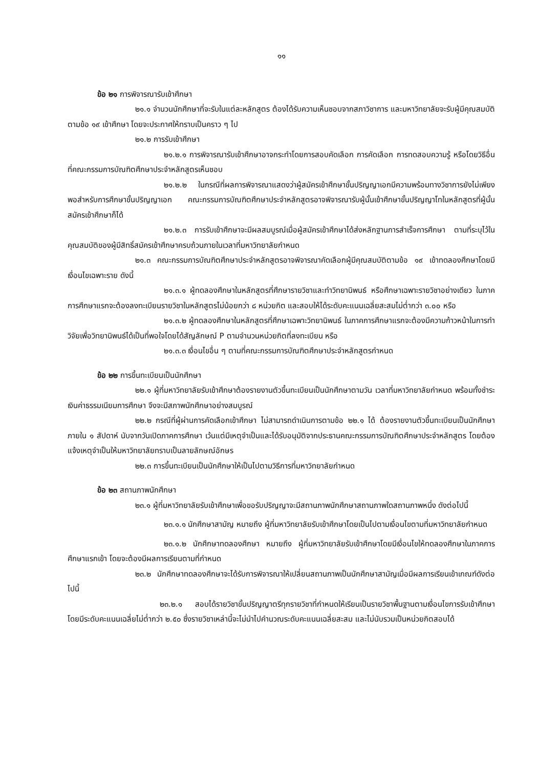๑๑
ข้อ ๒๑ การพิจารณารับเข้าศึกษา
๒๑.๑ จำนวนนักศึกษาที่จะรับในแต่ละหลักสูตร ต้องได้รับความเห็นชอบจากสภาวิชาการ และมหาวิทยาลัยจะรับผู้มีคุณสมบัติตามข้อ ๑๙ เข้าศึกษา โดยจะประกาศให้ทราบเป็นคราว ๆ ไป
๒๑.๒ การรับเข้าศึกษา
๒๑.๒.๑ การพิจารณารับเข้าศึกษาอาจกระทำโดยการสอบคัดเลือก การคัดเลือก การทดสอบความรู้ หรือโดยวิธีอื่นที่คณะกรรมการบัณฑิตศึกษาประจำหลักสูตรเห็นชอบ
๒๑.๒.๒ ในกรณีที่ผลการพิจารณาแสดงว่าผู้สมัครเข้าศึกษาขั้นปริญญาเอกมีความพร้อมทางวิชาการยังไม่เพียงพอสำหรับการศึกษาขั้นปริญญาเอก คณะกรรมการบัณฑิตศึกษาประจำหลักสูตรอาจพิจารณารับผู้นั้นเข้าศึกษาขั้นปริญญาโทในหลักสูตรที่ผู้นั้นสมัครเข้าศึกษาก็ได้
๒๑.๒.๓ การรับเข้าศึกษาจะมีผลสมบูรณ์เมื่อผู้สมัครเข้าศึกษาได้ส่งหลักฐานการสำเร็จการศึกษา ตามที่ระบุไว้ในคุณสมบัติของผู้มีสิทธิ์สมัครเข้าศึกษาครบถ้วนภายในเวลาที่มหาวิทยาลัยกำหนด
๒๑.๓ คณะกรรมการบัณฑิตศึกษาประจำหลักสูตรอาจพิจารณาคัดเลือกผู้มีคุณสมบัติตามข้อ ๑๙ เข้าทดลองศึกษาโดยมีเงื่อนไขเฉพาะราย ดังนี้
๒๑.๓.๑ ผู้ทดลองศึกษาในหลักสูตรที่ศึกษารายวิชาและทำวิทยานิพนธ์ หรือศึกษาเฉพาะรายวิชาอย่างเดียว ในภาคการศึกษาแรกจะต้องลงทะเบียนรายวิชาในหลักสูตรไม่น้อยกว่า ๘ หน่วยกิต และสอบให้ได้ระดับคะแนนเฉลี่ยสะสมไม่ต่ำกว่า ๓.๐๐ หรือ
๒๑.๓.๒ ผู้ทดลองศึกษาในหลักสูตรที่ศึกษาเฉพาะวิทยานิพนธ์ ในภาคการศึกษาแรกจะต้องมีความก้าวหน้าในการทำวิจัยเพื่อวิทยานิพนธ์ได้เป็นที่พอใจโดยได้สัญลักษณ์ P ตามจำนวนหน่วยกิตที่ลงทะเบียน หรือ
๒๑.๓.๓ เงื่อนไขอื่น ๆ ตามที่คณะกรรมการบัณฑิตศึกษาประจำหลักสูตรกำหนด
ข้อ ๒๒ การขึ้นทะเบียนเป็นนักศึกษา
๒๒.๑ ผู้ที่มหาวิทยาลัยรับเข้าศึกษาต้องรายงานตัวขึ้นทะเบียนเป็นนักศึกษาตามวัน เวลาที่มหาวิทยาลัยกำหนด พร้อมทั้งชำระเงินค่าธรรมเนียมการศึกษา จึงจะมีสภาพนักศึกษาอย่างสมบูรณ์
๒๒.๒ กรณีที่ผู้ผ่านการคัดเลือกเข้าศึกษา ไม่สามารถดำเนินการตามข้อ ๒๒.๑ ได้ ต้องรายงานตัวขึ้นทะเบียนเป็นนักศึกษาภายใน ๑ สัปดาห์ นับจากวันเปิดภาคการศึกษา เว้นแต่มีเหตุจำเป็นและได้รับอนุมัติจากประธานคณะกรรมการบัณฑิตศึกษาประจำหลักสูตร โดยต้องแจ้งเหตุจำเป็นให้มหาวิทยาลัยทราบเป็นลายลักษณ์อักษร
๒๒.๓ การขึ้นทะเบียนเป็นนักศึกษาให้เป็นไปตามวิธีการที่มหาวิทยาลัยกำหนด
ข้อ ๒๓ สถานภาพนักศึกษา
๒๓.๑ ผู้ที่มหาวิทยาลัยรับเข้าศึกษาเพื่อขอรับปริญญาจะมีสถานภาพนักศึกษาสถานภาพใดสถานภาพหนึ่ง ดังต่อไปนี้
๒๓.๑.๑ นักศึกษาสามัญ หมายถึง ผู้ที่มหาวิทยาลัยรับเข้าศึกษาโดยเป็นไปตามเงื่อนไขตามที่มหาวิทยาลัยกำหนด
๒๓.๑.๒ นักศึกษาทดลองศึกษา หมายถึง ผู้ที่มหาวิทยาลัยรับเข้าศึกษาโดยมีเงื่อนไขให้ทดลองศึกษาในภาคการศึกษาแรกเข้า โดยจะต้องมีผลการเรียนตามที่กำหนด
๒๓.๒ นักศึกษาทดลองศึกษาจะได้รับการพิจารณาให้เปลี่ยนสถานภาพเป็นนักศึกษาสามัญเมื่อมีผลการเรียนเข้าเกณฑ์ดังต่อไปนี้
๒๓.๒.๑ สอบได้รายวิชาขั้นปริญญาตรีทุกรายวิชาที่กำหนดให้เรียนเป็นรายวิชาพื้นฐานตามเงื่อนไขการรับเข้าศึกษา โดยมีระดับคะแนนเฉลี่ยไม่ต่ำกว่า ๒.๕๐ ซึ่งรายวิชาเหล่านี้จะไม่นำไปคำนวณระดับคะแนนเฉลี่ยสะสม และไม่นับรวมเป็นหน่วยกิตสอบได้